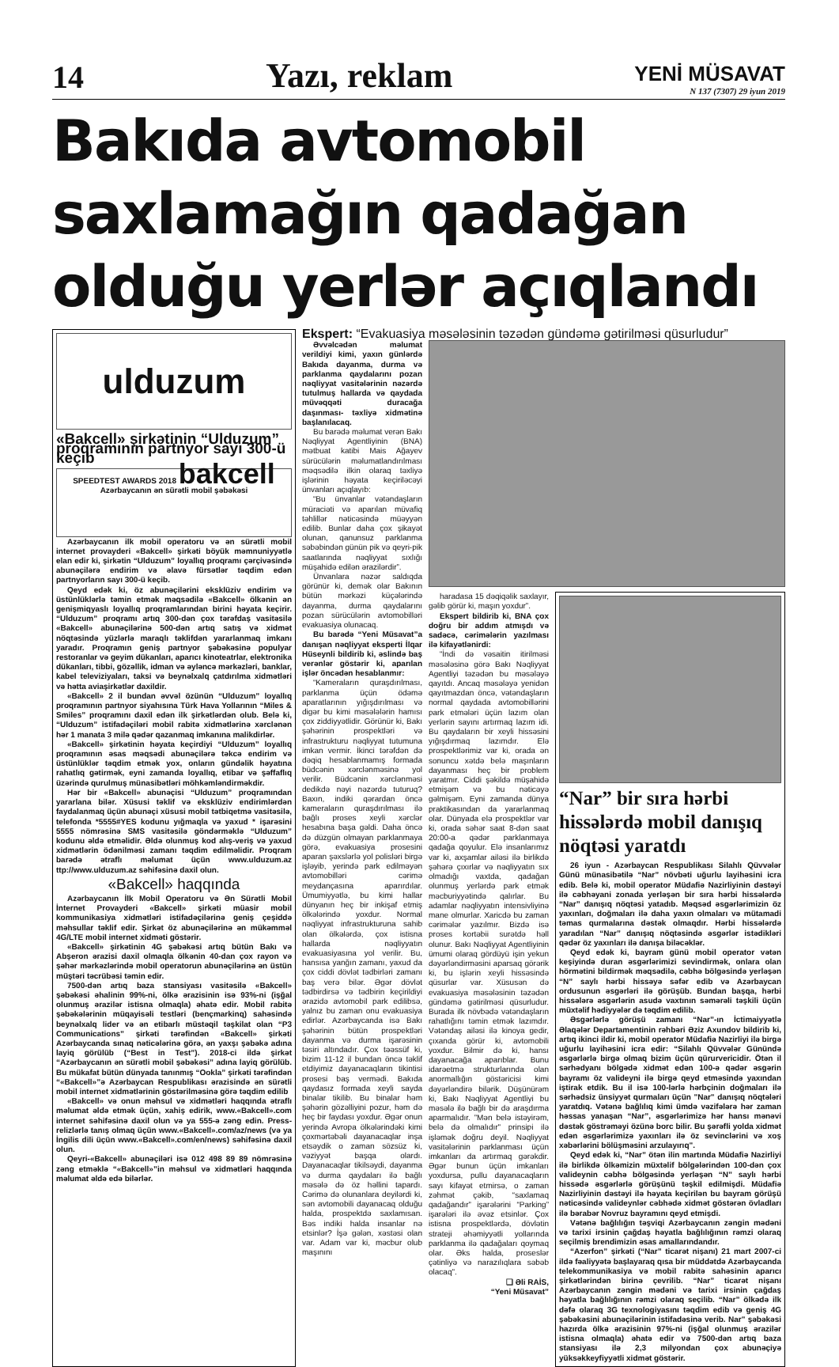14 Yazı, reklam
YENİ MÜSAVAT
N 137 (7307) 29 iyun 2019
Bakıda avtomobil saxlamağın qadağan olduğu yerlər açıqlandı
ulduzum
«Bakcell» şirkətinin “Ulduzum” proqramının partnyor sayı 300-ü keçib
SPEEDTEST AWARDS 2018 bakcell
Azərbaycanın ən sürətli mobil şəbəkəsi
Azərbaycanın ilk mobil operatoru və ən sürətli mobil internet provayderi «Bakcell» şirkəti böyük məmnuniyyətlə elan edir ki, şirkətin “Ulduzum” loyallıq proqramı çərçivəsində abunəçilərə endirim və əlavə fürsətlər təqdim edən partnyorların sayı 300-ü keçib.
Qeyd edək ki, öz abunəçilərini eksklüziv endirim və üstünlüklərlə təmin etmək məqsədilə «Bakcell» ölkənin ən genişmiqyaslı loyallıq proqramlarından birini həyata keçirir. “Ulduzum” proqramı artıq 300-dən çox tərəfdaş vasitəsilə «Bakcell» abunəçilərinə 500-dən artıq satış və xidmət nöqtəsində yüzlərlə maraqlı təklifdən yararlanmaq imkanı yaradır. Proqramın geniş partnyor şəbəkəsinə populyar restoranlar və geyim dükanları, aparıcı kinoteatrlar, elektronika dükanları, tibbi, gözəllik, idman və əyləncə mərkəzləri, banklar, kabel televiziyaları, taksi və beynəlxalq çatdırılma xidmətləri və hətta aviaşirkətlər daxildir.
«Bakcell» 2 il bundan əvvəl özünün “Ulduzum” loyallıq proqramının partnyor siyahısına Türk Hava Yollarının “Miles & Smiles” proqramını daxil edən ilk şirkətlərdən olub. Belə ki, “Ulduzum” istifadəçiləri mobil rabitə xidmətlərinə xərclənən hər 1 manata 3 milə qədər qazanmaq imkanına malikdirlər.
«Bakcell» şirkətinin həyata keçirdiyi “Ulduzum” loyallıq proqramının əsas məqsədi abunəçilərə təkcə endirim və üstünlüklər təqdim etmək yox, onların gündəlik həyatına rahatlıq gətirmək, eyni zamanda loyallıq, etibar və şəffaflıq üzərində qurulmuş münasibətləri möhkəmləndirməkdir.
Hər bir «Bakcell» abunəçisi “Ulduzum” proqramından yararlana bilər. Xüsusi təklif və eksklüziv endirimlərdən faydalanmaq üçün abunəçi xüsusi mobil tətbiqetmə vasitəsilə, telefonda *5555#YES kodunu yığmaqla və yaxud * işarəsini 5555 nömrəsinə SMS vasitəsilə göndərməklə “Ulduzum” kodunu əldə etməlidir. Əldə olunmuş kod alış-veriş və yaxud xidmətlərin ödənilməsi zamanı təqdim edilməlidir. Proqram barədə ətraflı məlumat üçün www.ulduzum.az ttp://www.ulduzum.az səhifəsinə daxil olun.
«Bakcell» haqqında
Azərbaycanın İlk Mobil Operatoru və Ən Sürətli Mobil İnternet Provayderi «Bakcell» şirkəti müasir mobil kommunikasiya xidmətləri istifadəçilərinə geniş çeşiddə məhsullar təklif edir. Şirkət öz abunəçilərinə ən mükəmməl 4G/LTE mobil internet xidməti göstərir.
«Bakcell» şirkətinin 4G şəbəkəsi artıq bütün Bakı və Abşeron ərazisi daxil olmaqla ölkənin 40-dan çox rayon və şəhər mərkəzlərində mobil operatorun abunəçilərinə ən üstün müştəri təcrübəsi təmin edir.
7500-dən artıq baza stansiyası vasitəsilə «Bakcell» şəbəkəsi əhalinin 99%-ni, ölkə ərazisinin isə 93%-ni (işğal olunmuş ərazilər istisna olmaqla) əhatə edir. Mobil rabitə şəbəkələrinin müqayisəli testləri (bençmarkinq) sahəsində beynəlxalq lider və ən etibarlı müstəqil təşkilat olan “P3 Communications” şirkəti tərəfindən «Bakcell» şirkəti Azərbaycanda sınaq nəticələrinə görə, ən yaxşı şəbəkə adına layiq görülüb (“Best in Test”). 2018-ci ildə şirkət “Azərbaycanın ən sürətli mobil şəbəkəsi” adına layiq görülüb. Bu mükafat bütün dünyada tanınmış “Ookla” şirkəti tərəfindən “«Bakcell»”ə Azərbaycan Respublikası ərazisində ən sürətli mobil internet xidmətlərinin göstərilməsinə görə təqdim edilib
«Bakcell» və onun məhsul və xidmətləri haqqında ətraflı məlumat əldə etmək üçün, xahiş edirik, www.«Bakcell».com internet səhifəsinə daxil olun və ya 555-ə zəng edin. Press-relizlərlə tanış olmaq üçün www.«Bakcell».com/az/news (və ya İngilis dili üçün www.«Bakcell».com/en/news) səhifəsinə daxil olun.
Qeyri-«Bakcell» abunəçiləri isə 012 498 89 89 nömrəsinə zəng etməklə “«Bakcell»”in məhsul və xidmətləri haqqında məlumat əldə edə bilərlər.
Ekspert: “Evakuasiya məsələsinin təzədən gündəmə gətirilməsi qüsurludur”
Əvvəlcədən məlumat verildiyi kimi, yaxın günlərdə Bakıda dayanma, durma və parklanma qaydalarını pozan nəqliyyat vasitələrinin nəzərdə tutulmuş hallarda və qaydada müvəqqəti duracağa daşınması- təxliyə xidmətinə başlanılacaq.
Bu barədə məlumat verən Bakı Nəqliyyat Agentliyinin (BNA) mətbuat katibi Mais Ağayev sürücülərin məlumatlandırılması məqsədilə ilkin olaraq təxliyə işlərinin həyata keçiriləcəyi ünvanları açıqlayıb:
“Bu ünvanlar vətəndaşların müraciəti və aparılan müvafiq təhlillər nəticəsində müəyyən edilib. Bunlar daha çox şikayət olunan, qanunsuz parklanma səbəbindən günün pik və qeyri-pik saatlarında nəqliyyat sıxlığı müşahidə edilən ərazilərdir”.
Ünvanlara nəzər saldıqda görünür ki, demək olar Bakının bütün mərkəzi küçələrində dayanma, durma qaydalarını pozan sürücülərin avtomobilləri evakuasiya olunacaq.
Bu barədə “Yeni Müsavat”a danışan nəqliyyat eksperti İlqar Hüseynli bildirib ki, əslində baş verənlər göstərir ki, aparılan işlər öncədən hesablanmır:
“Kameraların quraşdırılması, parklanma üçün ödəmə aparatlarının yığışdırılması və digər bu kimi məsələlərin hamısı çox ziddiyyətlidir. Görünür ki, Bakı şəhərinin prospektləri və infrastrukturu nəqliyyat tutumuna imkan vermir. İkinci tərəfdən də dəqiq hesablanmamış formada büdcənin xərclənməsinə yol verilir. Büdcənin xərclənməsi dedikdə nəyi nəzərdə tuturuq? Baxın, indiki qərardan öncə kameraların quraşdırılması ilə bağlı proses xeyli xərclər hesabına başa gəldi. Daha öncə də düzgün olmayan parklanmaya görə, evakuasiya prosesini aparan şəxslərlə yol polisləri birgə işləyib, yerində park edilməyən avtomobilləri cərimə meydançasına aparırdılar. Ümumiyyətlə, bu kimi hallar dünyanın heç bir inkişaf etmiş ölkələrində yoxdur. Normal nəqliyyat infrastrukturuna sahib olan ölkələrdə, çox istisna hallarda nəqliyyatın evakuasiyasına yol verilir. Bu, hansısa yanğın zamanı, yaxud da çox ciddi dövlət tədbirləri zamanı baş verə bilər. Əgər dövlət tədbirdirsə və tədbirin keçirildiyi ərazidə avtomobil park edilibsə, yalnız bu zaman onu evakuasiya edirlər. Azərbaycanda isə Bakı şəhərinin bütün prospektləri dayanma və durma işarəsinin təsiri altındadır. Çox təəssüf ki, bizim 11-12 il bundan öncə təklif etdiyimiz dayanacaqların tikintisi prosesi baş vermədi. Bakıda qaydasız formada xeyli sayda binalar tikilib. Bu binalar həm şəhərin gözəlliyini pozur, həm də heç bir faydası yoxdur. Əgər onun yerində Avropa ölkələrindəki kimi çoxmərtəbəli dayanacaqlar inşa etsəydik o zaman sözsüz ki, vəziyyət başqa olardı. Dayanacaqlar tikilsəydi, dayanma və durma qaydaları ilə bağlı məsələ də öz həllini tapardı. Cərimə də olunanlara deyilərdi ki, sən avtomobili dayanacaq olduğu halda, prospektdə saxlamısan. Bəs indiki halda insanlar nə etsinlər? İşə gələn, xəstəsi olan var. Adam var ki, məcbur olub maşınını
haradasa 15 dəqiqəlik saxlayır, gəlib görür ki, maşın yoxdur”.
Ekspert bildirib ki, BNA çox doğru bir addım atmışdı və sadəcə, cərimələrin yazılması ilə kifayətlənirdi:
“İndi də vəsaitin itirilməsi məsələsinə görə Bakı Nəqliyyat Agentliyi təzədən bu məsələyə qayıtdı. Ancaq məsələyə yenidən qayıtmazdan öncə, vətəndaşların normal qaydada avtomobillərini park etmələri üçün lazım olan yerlərin sayını artırmaq lazım idi. Bu qaydaların bir xeyli hissəsini yığışdırmaq lazımdır. Elə prospektlərimiz var ki, orada ən sonuncu xətdə belə maşınların dayanması heç bir problem yaratmır. Ciddi şəkildə müşahidə etmişəm və bu nəticəyə gəlmişəm. Eyni zamanda dünya praktikasından da yararlanmaq olar. Dünyada elə prospektlər var ki, orada səhər saat 8-dən saat 20:00-a qədər parklanmaya qadağa qoyulur. Elə insanlarımız var ki, axşamlar ailəsi ilə birlikdə şəhərə çıxırlar və nəqliyyatın sıx olmadığı vaxtda, qadağan olunmuş yerlərdə park etmək məcburiyyətində qalırlar. Bu adamlar nəqliyyatın intensivliyinə mane olmurlar. Xaricdə bu zaman cərimələr yazılmır. Bizdə isə proses kortəbii surətdə həll olunur. Bakı Nəqliyyat Agentliyinin ümumi olaraq gördüyü işin yekun dəyərləndirməsini aparsaq görərik ki, bu işlərin xeyli hissəsində qüsurlar var. Xüsusən də evakuasiya məsələsinin təzədən gündəmə gətirilməsi qüsurludur. Burada ilk növbədə vətəndaşların rahatlığını təmin etmək lazımdır. Vətəndaş ailəsi ilə kinoya gedir, çıxanda görür ki, avtomobili yoxdur. Bilmir də ki, hansı dayanacağa aparıblar. Bunu idarəetmə strukturlarında olan anormallığın göstəricisi kimi dəyərləndirə bilərik. Düşünürəm ki, Bakı Nəqliyyat Agentliyi bu məsələ ilə bağlı bir də araşdırma aparmalıdır. ”Mən belə istəyirəm, belə də olmalıdır" prinsipi ilə işləmək doğru deyil. Nəqliyyat vasitələrinin parklanması üçün imkanları da artırmaq gərəkdir. Əgər bunun üçün imkanları yoxdursa, pullu dayanacaqların sayı kifayət etmirsə, o zaman zəhmət çəkib, “saxlamaq qadağandır” işarələrini “Parking” işarələri ilə əvəz etsinlər. Çox istisna prospektlərdə, dövlətin strateji əhəmiyyətli yollarında parklanma ilə qadağaları qoymaq olar. Əks halda, proseslər çətinliyə və narazılıqlara səbəb olacaq".
❑ Əli RAİS,
“Yeni Müsavat”
“Nar” bir sıra hərbi hissələrdə mobil danışıq nöqtəsi yaratdı
26 iyun - Azərbaycan Respublikası Silahlı Qüvvələr Günü münasibətilə “Nar” növbəti uğurlu layihəsini icra edib. Belə ki, mobil operator Müdafiə Nazirliyinin dəstəyi ilə cəbhəyani zonada yerləşən bir sıra hərbi hissələrdə “Nar” danışıq nöqtəsi yatadıb. Məqsəd əsgərlərimizin öz yaxınları, doğmaları ilə daha yaxın olmaları və mütamadi təmas qurmalarına dəstək olmaqdır. Hərbi hissələrdə yaradılan “Nar” danışıq nöqtəsində əsgərlər istədikləri qədər öz yaxınları ilə danışa biləcəklər.
Qeyd edək ki, bayram günü mobil operator vətən keşiyində duran əsgərlərimizi sevindirmək, onlara olan hörmətini bildirmək məqsədilə, cəbhə bölgəsində yerləşən “N” saylı hərbi hissəyə səfər edib və Azərbaycan ordusunun əsgərləri ilə görüşüb. Bundan başqa, hərbi hissələrə əsgərlərin asudə vaxtının səmərəli təşkili üçün müxtəlif hədiyyələr də təqdim edilib.
Əsgərlərlə görüşü zamanı “Nar”-ın İctimaiyyətlə Əlaqələr Departamentinin rəhbəri Əziz Axundov bildirib ki, artıq ikinci ildir ki, mobil operator Müdafiə Nazirliyi ilə birgə uğurlu layihəsini icra edir: “Silahlı Qüvvələr Günündə əsgərlərlə birgə olmaq bizim üçün qürurvericidir. Ötən il sərhədyanı bölgədə xidmət edən 100-ə qədər əsgərin bayramı öz valideyni ilə birgə qeyd etməsində yaxından iştirak etdik. Bu il isə 100-lərlə hərbçinin doğmaları ilə sərhədsiz ünsiyyət qurmaları üçün "Nar" danışıq nöqtələri yaratdıq. Vətənə bağlılıq kimi ümdə vəzifələrə hər zaman həssas yanaşan “Nar”, əsgərlərimizə hər hansı mənəvi dəstək göstrəməyi özünə borc bilir. Bu şərəfli yolda xidmət edən əsgərlərimizə yaxınları ilə öz sevinclərini və xoş xəbərlərini bölüşməsini arzulayırıq".
Qeyd edək ki, “Nar” ötən ilin martında Müdafiə Nazirliyi ilə birlikdə ölkəmizin müxtəlif bölgələrindən 100-dən çox valideynin cəbhə bölgəsində yerləşən “N” saylı hərbi hissədə əsgərlərlə görüşünü təşkil edilmişdi. Müdafiə Nazirliyinin dəstəyi ilə həyata keçirilən bu bayram görüşü nəticəsində valideynlər cəbhədə xidmət göstərən övladları ilə bərabər Novruz bayramını qeyd etmişdi.
Vətənə bağlılığın təşviqi Azərbaycanın zəngin mədəni və tarixi irsinin çağdaş həyatla bağlılığının rəmzi olaraq seçilmiş brendimizin əsas amallarındandır.
“Azerfon” şirkəti (“Nar” ticarət nişanı) 21 mart 2007-ci ildə fəaliyyətə başlayaraq qısa bir müddətdə Azərbaycanda telekommunikasiya və mobil rabitə sahəsinin aparıcı şirkətlərindən birinə çevrilib. “Nar” ticarət nişanı Azərbaycanın zəngin mədəni və tarixi irsinin çağdaş həyatla bağlılığının rəmzi olaraq seçilib. “Nar” ölkədə ilk dəfə olaraq 3G texnologiyasını təqdim edib və geniş 4G şəbəkəsini abunəçilərinin istifadəsinə verib. Nar" şəbəkəsi hazırda ölkə ərazisinin 97%-ni (işğal olunmuş ərazilər istisna olmaqla) əhatə edir və 7500-dən artıq baza stansiyası ilə 2,3 milyondan çox abunəçiyə yüksəkkeyfiyyətli xidmət göstərir.